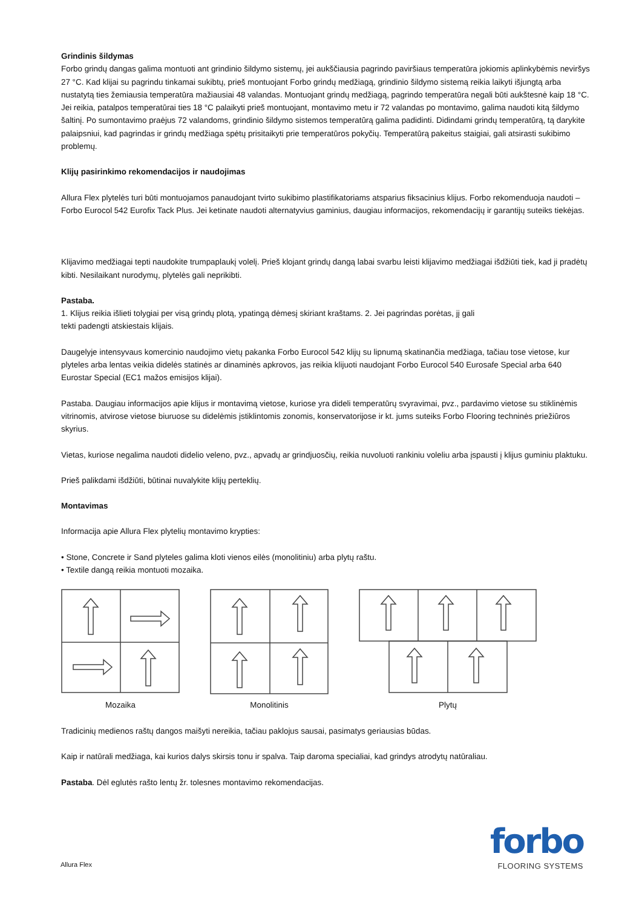Grindinis šildymas
Forbo grindų dangas galima montuoti ant grindinio šildymo sistemų, jei aukščiausia pagrindo paviršiaus temperatūra jokiomis aplinkybėmis neviršys 27 °C. Kad klijai su pagrindu tinkamai sukibtų, prieš montuojant Forbo grindų medžiagą, grindinio šildymo sistemą reikia laikyti išjungtą arba nustatytą ties žemiausia temperatūra mažiausiai 48 valandas. Montuojant grindų medžiagą, pagrindo temperatūra negali būti aukštesnė kaip 18 °C. Jei reikia, patalpos temperatūrai ties 18 °C palaikyti prieš montuojant, montavimo metu ir 72 valandas po montavimo, galima naudoti kitą šildymo šaltinį. Po sumontavimo praėjus 72 valandoms, grindinio šildymo sistemos temperatūrą galima padidinti. Didindami grindų temperatūrą, tą darykite palaipsniui, kad pagrindas ir grindų medžiaga spėtų prisitaikyti prie temperatūros pokyčių. Temperatūrą pakeitus staigiai, gali atsirasti sukibimo problemų.
Klijų pasirinkimo rekomendacijos ir naudojimas
Allura Flex plytelės turi būti montuojamos panaudojant tvirto sukibimo plastifikatoriams atsparius fiksacinius klijus. Forbo rekomenduoja naudoti – Forbo Eurocol 542 Eurofix Tack Plus. Jei ketinate naudoti alternatyvius gaminius, daugiau informacijos, rekomendacijų ir garantijų suteiks tiekėjas.
Klijavimo medžiagai tepti naudokite trumpaplaukį volelį. Prieš klojant grindų dangą labai svarbu leisti klijavimo medžiagai išdžiūti tiek, kad ji pradėtų kibti. Nesilaikant nurodymų, plytelės gali neprikibti.
Pastaba.
1. Klijus reikia išlieti tolygiai per visą grindų plotą, ypatingą dėmesį skiriant kraštams. 2. Jei pagrindas porėtas, jį gali
tekti padengti atskiestais klijais.
Daugelyje intensyvaus komercinio naudojimo vietų pakanka Forbo Eurocol 542 klijų su lipnumą skatinančia medžiaga, tačiau tose vietose, kur plyteles arba lentas veikia didelės statinės ar dinaminės apkrovos, jas reikia klijuoti naudojant Forbo Eurocol 540 Eurosafe Special arba 640 Eurostar Special (EC1 mažos emisijos klijai).
Pastaba. Daugiau informacijos apie klijus ir montavimą vietose, kuriose yra dideli temperatūrų svyravimai, pvz., pardavimo vietose su stiklinėmis vitrinomis, atvirose vietose biuruose su didelėmis įstiklintomis zonomis, konservatorijose ir kt. jums suteiks Forbo Flooring techninės priežiūros skyrius.
Vietas, kuriose negalima naudoti didelio veleno, pvz., apvadų ar grindjuosčių, reikia nuvoluoti rankiniu voleliu arba įspausti į klijus guminiu plaktuku.
Prieš palikdami išdžiūti, būtinai nuvalykite klijų perteklių.
Montavimas
Informacija apie Allura Flex plytelių montavimo krypties:
• Stone, Concrete ir Sand plyteles galima kloti vienos eilės (monolitiniu) arba plytų raštu.
• Textile dangą reikia montuoti mozaika.
Mozaika Monolitinis Plytų
Tradicinių medienos raštų dangos maišyti nereikia, tačiau paklojus sausai, pasimatys geriausias būdas.
Kaip ir natūrali medžiaga, kai kurios dalys skirsis tonu ir spalva. Taip daroma specialiai, kad grindys atrodytų natūraliau.
Pastaba. Dėl eglutės rašto lentų žr. tolesnes montavimo rekomendacijas.
Allura Flex
forbo
FLOORING SYSTEMS